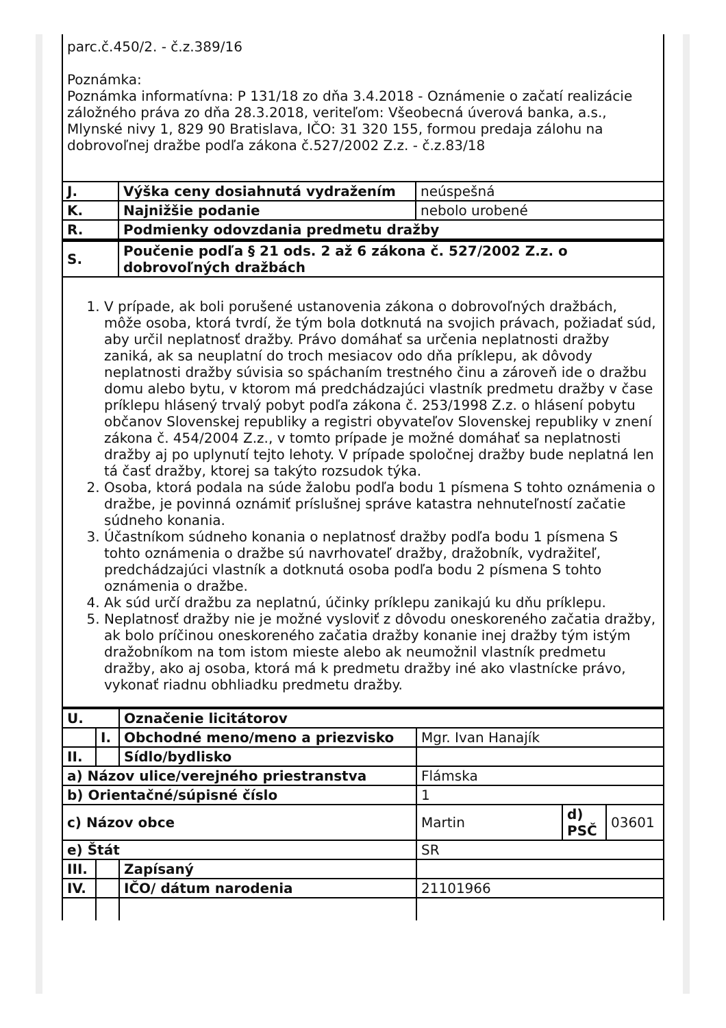parc.č.450/2. - č.z.389/16
Poznámka:
Poznámka informatívna: P 131/18 zo dňa 3.4.2018 - Oznámenie o začatí realizácie záložného práva zo dňa 28.3.2018, veriteľom: Všeobecná úverová banka, a.s., Mlynské nivy 1, 829 90 Bratislava, IČO: 31 320 155, formou predaja zálohu na dobrovoľnej dražbe podľa zákona č.527/2002 Z.z. - č.z.83/18
| J. | Výška ceny dosiahnutá vydražením | neúspešná |
| K. | Najnižšie podanie | nebolo urobené |
| R. | Podmienky odovzdania predmetu dražby | |
| S. | Poučenie podľa § 21 ods. 2 až 6 zákona č. 527/2002 Z.z. o dobrovoľných dražbách | |
| 1. V prípade, ak boli porušené ustanovenia zákona o dobrovoľných dražbách, môže osoba, ktorá tvrdí, že tým bola dotknutá na svojich právach, požiadať súd, aby určil neplatnosť dražby. Právo domáhať sa určenia neplatnosti dražby zaniká, ak sa neuplatní do troch mesiacov odo dňa príklepu, ak dôvody neplatnosti dražby súvisia so spáchaním trestného činu a zároveň ide o dražbu domu alebo bytu, v ktorom má predchádzajúci vlastník predmetu dražby v čase príklepu hlásený trvalý pobyt podľa zákona č. 253/1998 Z.z. o hlásení pobytu občanov Slovenskej republiky a registri obyvateľov Slovenskej republiky v znení zákona č. 454/2004 Z.z., v tomto prípade je možné domáhať sa neplatnosti dražby aj po uplynutí tejto lehoty. V prípade spoločnej dražby bude neplatná len tá časť dražby, ktorej sa takýto rozsudok týka. 2. Osoba, ktorá podala na súde žalobu podľa bodu 1 písmena S tohto oznámenia o dražbe, je povinná oznámiť príslušnej správe katastra nehnuteľností začatie súdneho konania. 3. Účastníkom súdneho konania o neplatnosť dražby podľa bodu 1 písmena S tohto oznámenia o dražbe sú navrhovateľ dražby, dražobník, vydražiteľ, predchádzajúci vlastník a dotknutá osoba podľa bodu 2 písmena S tohto oznámenia o dražbe. 4. Ak súd určí dražbu za neplatnú, účinky príklepu zanikajú ku dňu príklepu. 5. Neplatnosť dražby nie je možné vysloviť z dôvodu oneskoreného začatia dražby, ak bolo príčinou oneskoreného začatia dražby konanie inej dražby tým istým dražobníkom na tom istom mieste alebo ak neumožnil vlastník predmetu dražby, ako aj osoba, ktorá má k predmetu dražby iné ako vlastnícke právo, vykonať riadnu obhliadku predmetu dražby. | | |
| U. | | Označenie licitátorov | | | |
| | I. | Obchodné meno/meno a priezvisko | Mgr. Ivan Hanajík | | |
| II. | | Sídlo/bydlisko | | | |
| a) Názov ulice/verejného priestranstva | | | Flámska | | |
| b) Orientačné/súpisné číslo | | | 1 | | |
| c) Názov obce | | | Martin | d) PSČ | 03601 |
| e) Štát | | | SR | | |
| III. | | Zapísaný | | | |
| IV. | | IČO/ dátum narodenia | 21101966 | | |